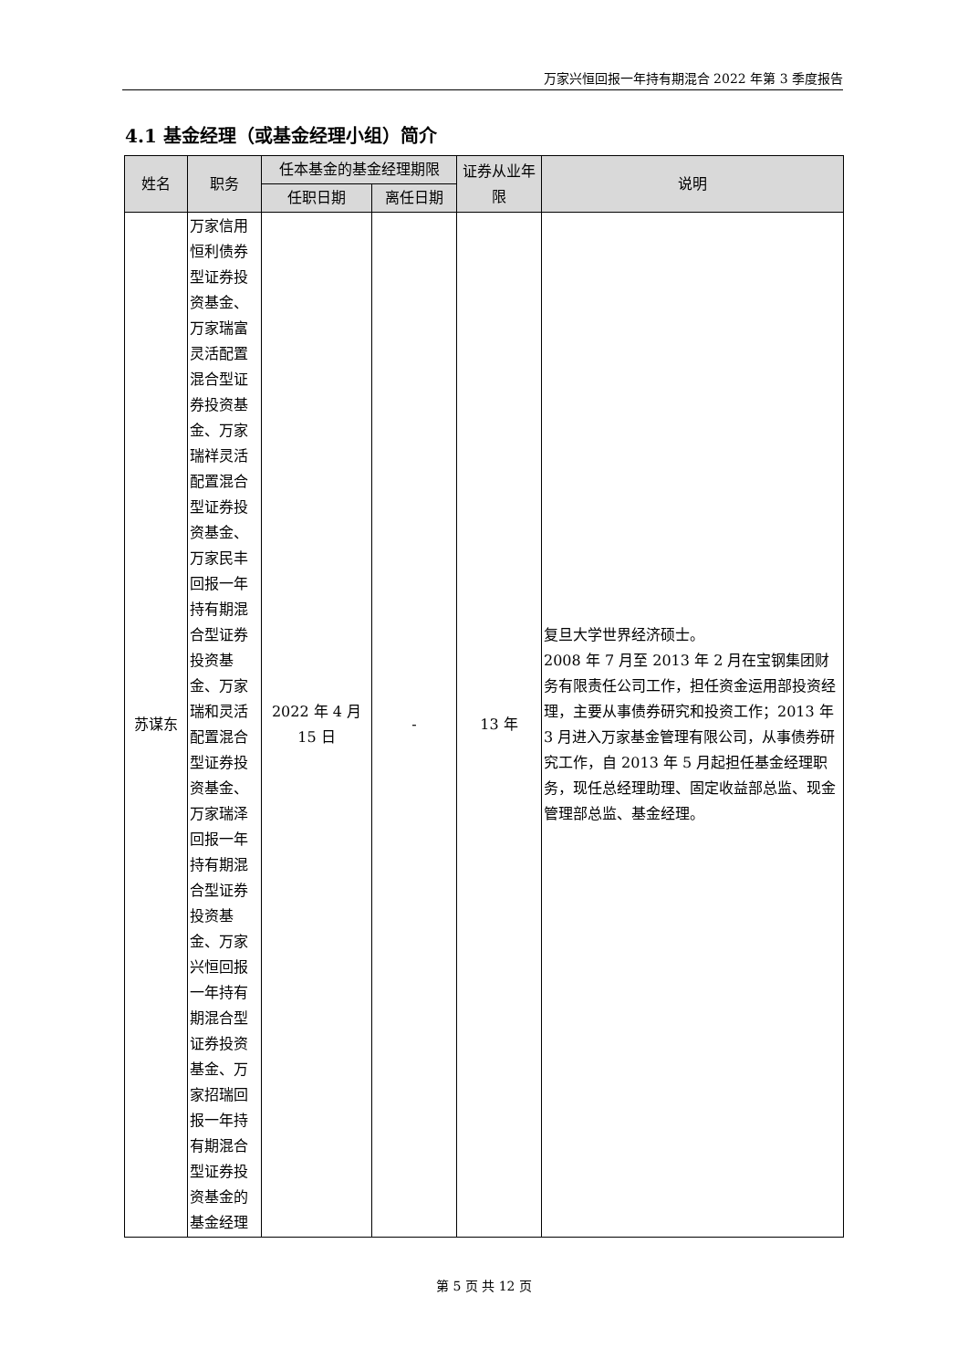万家兴恒回报一年持有期混合 2022 年第 3 季度报告
4.1 基金经理（或基金经理小组）简介
| 姓名 | 职务 | 任本基金的基金经理期限 | | 证券从业年限 | 说明 |
| --- | --- | --- | --- | --- | --- |
| | | 任职日期 | 离任日期 | | |
| 苏谋东 | 万家信用恒利债券型证券投资基金、万家瑞富灵活配置混合型证券投资基金、万家瑞祥灵活配置混合型证券投资基金、万家民丰回报一年持有期混合型证券投资基金、万家瑞和灵活配置混合型证券投资基金、万家瑞泽回报一年持有期混合型证券投资基金、万家兴恒回报一年持有期混合型证券投资基金、万家招瑞回报一年持有期混合型证券投资基金的基金经理 | 2022 年 4 月 15 日 | - | 13 年 | 复旦大学世界经济硕士。 2008 年 7 月至 2013 年 2 月在宝钢集团财务有限责任公司工作，担任资金运用部投资经理，主要从事债券研究和投资工作；2013 年 3 月进入万家基金管理有限公司，从事债券研究工作，自 2013 年 5 月起担任基金经理职务，现任总经理助理、固定收益部总监、现金管理部总监、基金经理。 |
第 5 页 共 12 页